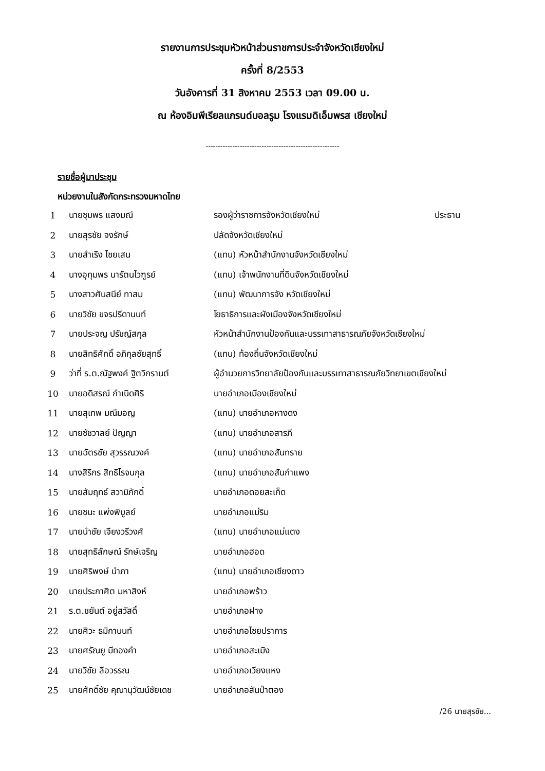รายงานการประชุมหัวหน้าส่วนราชการประจำจังหวัดเชียงใหม่
ครั้งที่ 8/2553
วันอังคารที่ 31 สิงหาคม 2553 เวลา 09.00 น.
ณ ห้องอิมพีเรียลแกรนด์บอลรูม โรงแรมดิเอ็มพรส เชียงใหม่
-------------------------------------------------------
รายชื่อผู้มาประชุม
หน่วยงานในสังกัดกระทรวงมหาดไทย
| 1 | นายชุมพร แสงมณี | รองผู้ว่าราชการจังหวัดเชียงใหม่ | ประธาน |
| 2 | นายสุรชัย จงรักษ์ | ปลัดจังหวัดเชียงใหม่ | |
| 3 | นายสำเริง ไชยเสน | (แทน) หัวหน้าสำนักงานจังหวัดเชียงใหม่ | |
| 4 | นางอุทุมพร นารัตนไวฑูรย์ | (แทน) เจ้าพนักงานที่ดินจังหวัดเชียงใหม่ | |
| 5 | นางสาวศันสนีย์ ทาสม | (แทน) พัฒนาการจัง หวัดเชียงใหม่ | |
| 6 | นายวิชัย ขจรปรีดานนท์ | โยธาธิการและผังเมืองจังหวัดเชียงใหม่ | |
| 7 | นายประจญ ปรัชญ์สกุล | หัวหน้าสำนักงานป้องกันและบรรเทาสาธารณภัยจังหวัดเชียงใหม่ | |
| 8 | นายสิทธิศักดิ์ อภิกุลชัยสุทธิ์ | (แทน) ท้องถิ่นจังหวัดเชียงใหม่ | |
| 9 | ว่าที่ ร.ต.ณัฐพงค์ ฐิตวิกรานต์ | ผู้อำนวยการวิทยาลัยป้องกันและบรรเทาสาธารณภัยวิทยาเขตเชียงใหม่ | |
| 10 | นายอดิสรณ์ กำเนิดศิริ | นายอำเภอเมืองเชียงใหม่ | |
| 11 | นายสุเทพ มณีมอญ | (แทน) นายอำเภอหางดง | |
| 12 | นายชัชวาลย์ ปัญญา | (แทน) นายอำเภอสารภี | |
| 13 | นายฉัตรชัย สุวรรณวงค์ | (แทน) นายอำเภอสันทราย | |
| 14 | นางสิริกร สิทธิโรจนกุล | (แทน) นายอำเภอสันกำแพง | |
| 15 | นายสัมฤทธ์ สวามิภักดิ์ | นายอำเภอดอยสะเก็ด | |
| 16 | นายชนะ แพ่งพิบูลย์ | นายอำเภอแม่ริม | |
| 17 | นายนำชัย เจียงวรีวงศ์ | (แทน) นายอำเภอแม่แตง | |
| 18 | นายสุทธิลักษณ์ รักษ์เจริญ | นายอำเภอฮอด | |
| 19 | นายศิริพงษ์ นำภา | (แทน) นายอำเภอเชียงดาว | |
| 20 | นายประกาศิต มหาสิงห์ | นายอำเภอพร้าว | |
| 21 | ร.ต.ชยันต์ อยู่สวัสดิ์ | นายอำเภอฝาง | |
| 22 | นายศิวะ ธมิกานนท์ | นายอำเภอไชยปราการ | |
| 23 | นายศรัณยู มีทองคำ | นายอำเภอสะเมิง | |
| 24 | นายวิชัย ลือวรรณ | นายอำเภอเวียงแหง | |
| 25 | นายศักดิ์ชัย คุณานุวัฒน์ชัยเดช | นายอำเภอสันป่าตอง | |
/26 นายสุรชัย...